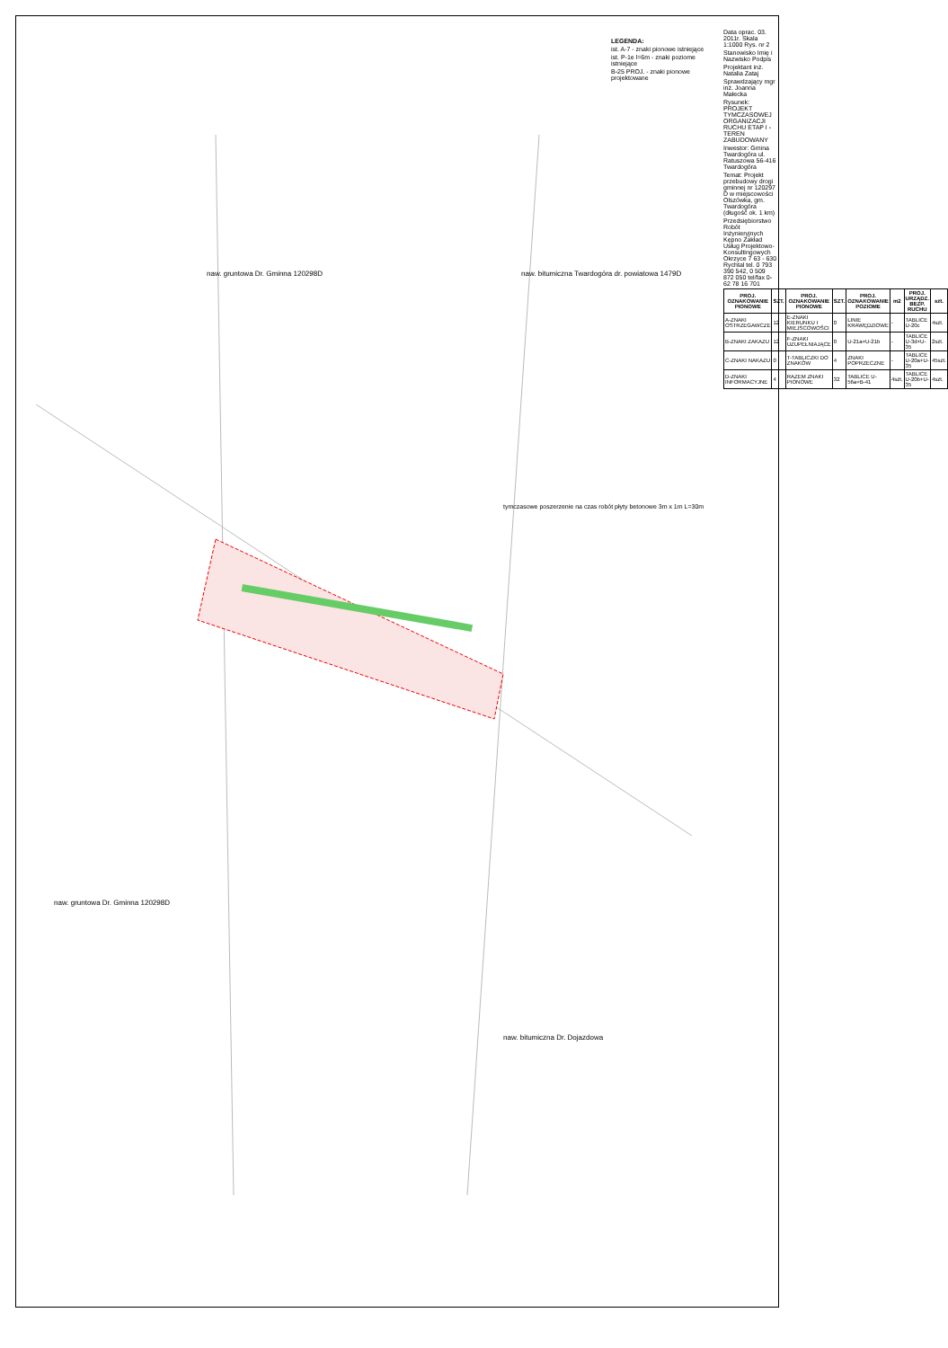LEGENDA:
ist. A-7 - znaki pionowe istniejące
ist. P-1e l=6m - znaki poziome istniejące
B-25 PROJ. - znaki pionowe projektowane
Data oprac. 03. 2011r. Skala 1:1000 Rys. nr 2
Stanowisko Imię i Nazwisko Podpis
Projektant inż. Natalia Zataj
Sprawdzający mgr inż. Joanna Małecka
Rysunek: PROJEKT TYMCZASOWEJ ORGANIZACJI RUCHU ETAP I - TEREN ZABUDOWANY
Inwestor: Gmina Twardogóra ul. Ratuszowa 56-416 Twardogóra
Temat: Projekt przebudowy drogi gminnej nr 120297 D w miejscowości Olszówka, gm. Twardogóra (długość ok. 1 km)
Przedsiębiorstwo Robót Inżynieryjnych Kępno Zakład Usług Projektowo-Konsultingowych Okrzyce 7 63 - 630 Rychtal tel. 0 793 390 542, 0 509 872 050 tel/fax 0-62 78 16 701
| PROJ. OZNAKOWANIE PIONOWE | SZT. | PROJ. OZNAKOWANIE PIONOWE | SZT. | PROJ. OZNAKOWANIE POZIOME | m2 | PROJ. URZĄDZ. BEZP. RUCHU | szt. |
| --- | --- | --- | --- | --- | --- | --- | --- |
| A-ZNAKI OSTRZEGAWCZE | 12 | E-ZNAKI KIERUNKU I MIEJSCOWOŚCI | 0 | LINIE KRAWĘDZIOWE | - | TABLICE U-20c | 4szt. |
| B-ZNAKI ZAKAZU | 12 | F-ZNAKI UZUPEŁNIAJĄCE | 0 | U-21a+U-21b | - | TABLICE U-3d+U-35 | 2szt. |
| C-ZNAKI NAKAZU | 0 | T-TABLICZKI DO ZNAKÓW | 4 | ZNAKI POPRZECZNE | - | TABLICE U-20a+U-35 | 45szt. |
| D-ZNAKI INFORMACYJNE | 4 | RAZEM ZNAKI PIONOWE | 32 | TABLICE U-56a+B-41 | 4szt. | TABLICE U-20b+U-35 | 4szt. |
naw. gruntowa Dr. Gminna 120298D
naw. bitumiczna Twardogóra dr. powiatowa 1479D
naw. bitumiczna Dr. Dojazdowa
naw. gruntowa Dr. Gminna 120298D
tymczasowe poszerzenie na czas robót płyty betonowe 3m x 1m L=30m